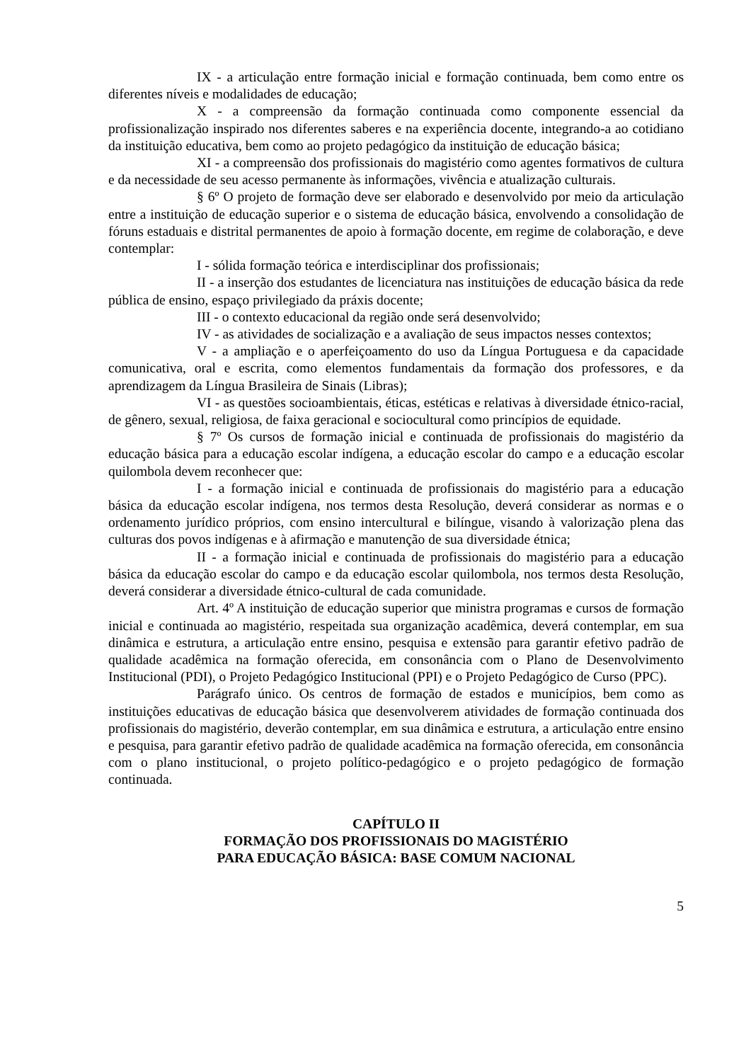IX - a articulação entre formação inicial e formação continuada, bem como entre os diferentes níveis e modalidades de educação;
X - a compreensão da formação continuada como componente essencial da profissionalização inspirado nos diferentes saberes e na experiência docente, integrando-a ao cotidiano da instituição educativa, bem como ao projeto pedagógico da instituição de educação básica;
XI - a compreensão dos profissionais do magistério como agentes formativos de cultura e da necessidade de seu acesso permanente às informações, vivência e atualização culturais.
§ 6º O projeto de formação deve ser elaborado e desenvolvido por meio da articulação entre a instituição de educação superior e o sistema de educação básica, envolvendo a consolidação de fóruns estaduais e distrital permanentes de apoio à formação docente, em regime de colaboração, e deve contemplar:
I - sólida formação teórica e interdisciplinar dos profissionais;
II - a inserção dos estudantes de licenciatura nas instituições de educação básica da rede pública de ensino, espaço privilegiado da práxis docente;
III - o contexto educacional da região onde será desenvolvido;
IV - as atividades de socialização e a avaliação de seus impactos nesses contextos;
V - a ampliação e o aperfeiçoamento do uso da Língua Portuguesa e da capacidade comunicativa, oral e escrita, como elementos fundamentais da formação dos professores, e da aprendizagem da Língua Brasileira de Sinais (Libras);
VI - as questões socioambientais, éticas, estéticas e relativas à diversidade étnico-racial, de gênero, sexual, religiosa, de faixa geracional e sociocultural como princípios de equidade.
§ 7º Os cursos de formação inicial e continuada de profissionais do magistério da educação básica para a educação escolar indígena, a educação escolar do campo e a educação escolar quilombola devem reconhecer que:
I - a formação inicial e continuada de profissionais do magistério para a educação básica da educação escolar indígena, nos termos desta Resolução, deverá considerar as normas e o ordenamento jurídico próprios, com ensino intercultural e bilíngue, visando à valorização plena das culturas dos povos indígenas e à afirmação e manutenção de sua diversidade étnica;
II - a formação inicial e continuada de profissionais do magistério para a educação básica da educação escolar do campo e da educação escolar quilombola, nos termos desta Resolução, deverá considerar a diversidade étnico-cultural de cada comunidade.
Art. 4º A instituição de educação superior que ministra programas e cursos de formação inicial e continuada ao magistério, respeitada sua organização acadêmica, deverá contemplar, em sua dinâmica e estrutura, a articulação entre ensino, pesquisa e extensão para garantir efetivo padrão de qualidade acadêmica na formação oferecida, em consonância com o Plano de Desenvolvimento Institucional (PDI), o Projeto Pedagógico Institucional (PPI) e o Projeto Pedagógico de Curso (PPC).
Parágrafo único. Os centros de formação de estados e municípios, bem como as instituições educativas de educação básica que desenvolverem atividades de formação continuada dos profissionais do magistério, deverão contemplar, em sua dinâmica e estrutura, a articulação entre ensino e pesquisa, para garantir efetivo padrão de qualidade acadêmica na formação oferecida, em consonância com o plano institucional, o projeto político-pedagógico e o projeto pedagógico de formação continuada.
CAPÍTULO II
FORMAÇÃO DOS PROFISSIONAIS DO MAGISTÉRIO
PARA EDUCAÇÃO BÁSICA: BASE COMUM NACIONAL
5